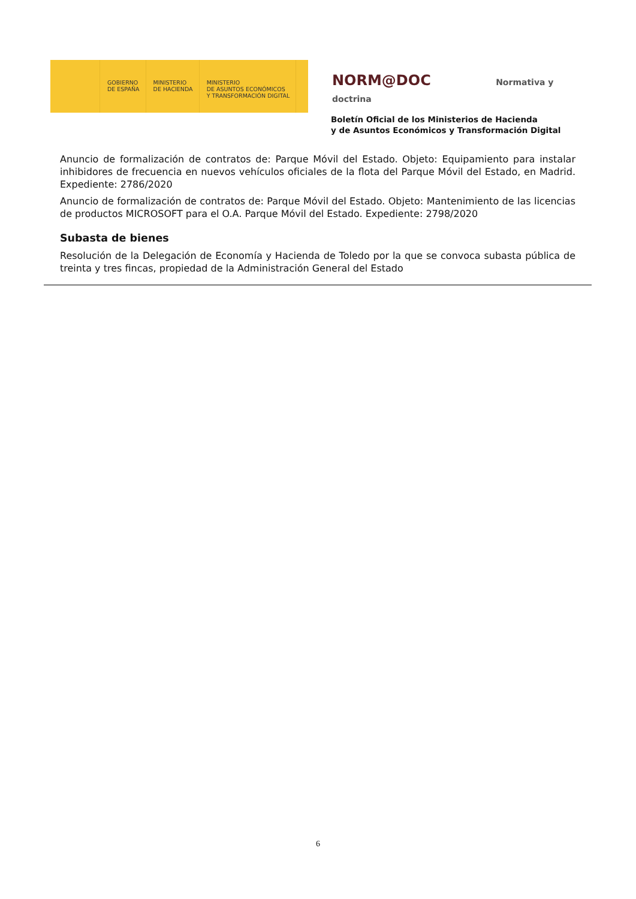GOBIERNO
DE ESPAÑA
MINISTERIO
DE HACIENDA
MINISTERIO
DE ASUNTOS ECONÓMICOS
Y TRANSFORMACIÓN DIGITAL
NORM@DOC Normativa y doctrina
Boletín Oficial de los Ministerios de Hacienda
y de Asuntos Económicos y Transformación Digital
Anuncio de formalización de contratos de: Parque Móvil del Estado. Objeto: Equipamiento para instalar inhibidores de frecuencia en nuevos vehículos oficiales de la flota del Parque Móvil del Estado, en Madrid. Expediente: 2786/2020
Anuncio de formalización de contratos de: Parque Móvil del Estado. Objeto: Mantenimiento de las licencias de productos MICROSOFT para el O.A. Parque Móvil del Estado. Expediente: 2798/2020
Subasta de bienes
Resolución de la Delegación de Economía y Hacienda de Toledo por la que se convoca subasta pública de treinta y tres fincas, propiedad de la Administración General del Estado
6